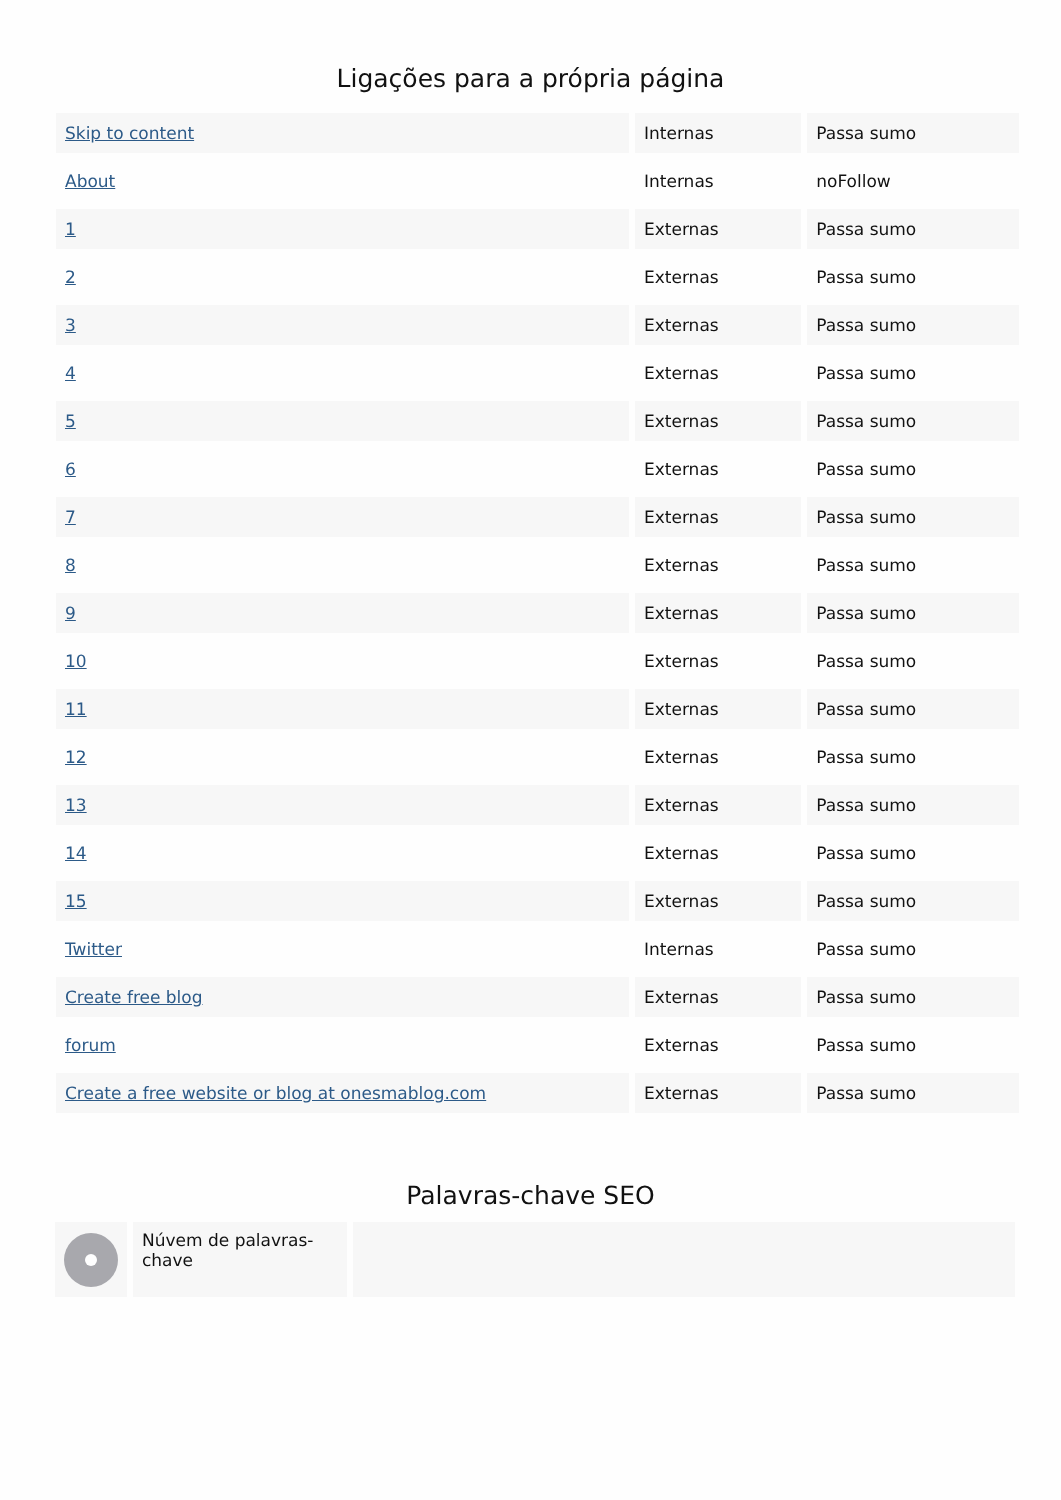Ligações para a própria página
| Skip to content | Internas | Passa sumo |
| About | Internas | noFollow |
| 1 | Externas | Passa sumo |
| 2 | Externas | Passa sumo |
| 3 | Externas | Passa sumo |
| 4 | Externas | Passa sumo |
| 5 | Externas | Passa sumo |
| 6 | Externas | Passa sumo |
| 7 | Externas | Passa sumo |
| 8 | Externas | Passa sumo |
| 9 | Externas | Passa sumo |
| 10 | Externas | Passa sumo |
| 11 | Externas | Passa sumo |
| 12 | Externas | Passa sumo |
| 13 | Externas | Passa sumo |
| 14 | Externas | Passa sumo |
| 15 | Externas | Passa sumo |
| Twitter | Internas | Passa sumo |
| Create free blog | Externas | Passa sumo |
| forum | Externas | Passa sumo |
| Create a free website or blog at onesmablog.com | Externas | Passa sumo |
Palavras-chave SEO
Núvem de palavras-chave